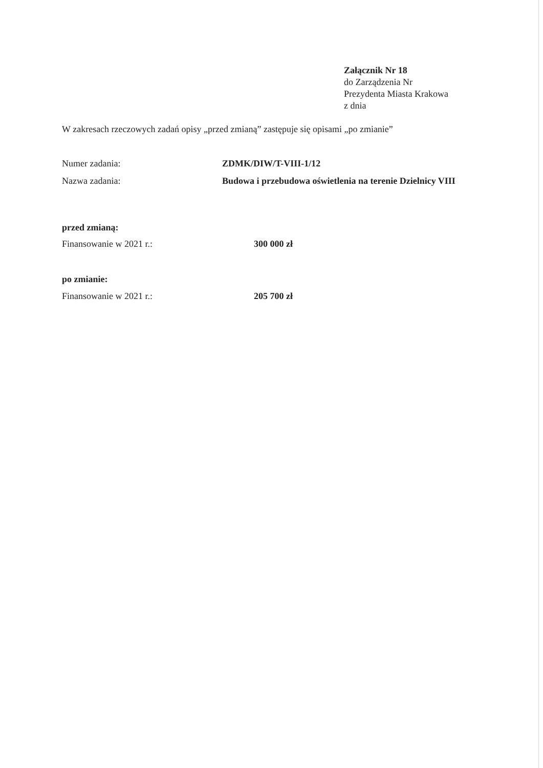Załącznik Nr 18
do Zarządzenia Nr
Prezydenta Miasta Krakowa
z dnia
W zakresach rzeczowych zadań opisy „przed zmianą” zastępuje się opisami „po zmianie”
Numer zadania: ZDMK/DIW/T-VIII-1/12
Nazwa zadania: Budowa i przebudowa oświetlenia na terenie Dzielnicy VIII
przed zmianą:
Finansowanie w 2021 r.: 300 000 zł
po zmianie:
Finansowanie w 2021 r.: 205 700 zł